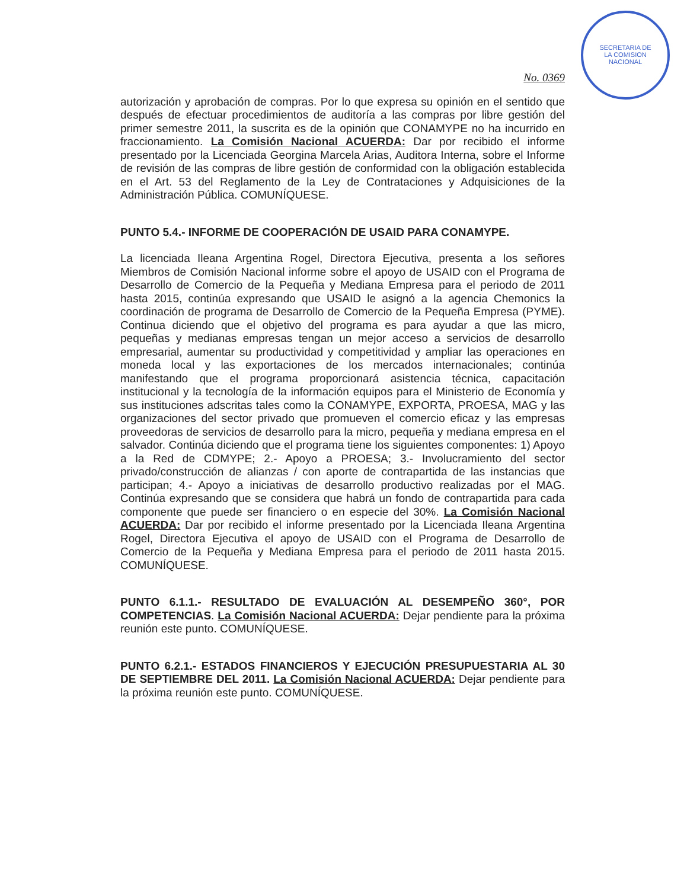SECRETARIA DE
LA COMISION
NACIONAL
No. 0369
autorización y aprobación de compras. Por lo que expresa su opinión en el sentido que después de efectuar procedimientos de auditoría a las compras por libre gestión del primer semestre 2011, la suscrita es de la opinión que CONAMYPE no ha incurrido en fraccionamiento. La Comisión Nacional ACUERDA: Dar por recibido el informe presentado por la Licenciada Georgina Marcela Arias, Auditora Interna, sobre el Informe de revisión de las compras de libre gestión de conformidad con la obligación establecida en el Art. 53 del Reglamento de la Ley de Contrataciones y Adquisiciones de la Administración Pública. COMUNÍQUESE.
PUNTO 5.4.- INFORME DE COOPERACIÓN DE USAID PARA CONAMYPE.
La licenciada Ileana Argentina Rogel, Directora Ejecutiva, presenta a los señores Miembros de Comisión Nacional informe sobre el apoyo de USAID con el Programa de Desarrollo de Comercio de la Pequeña y Mediana Empresa para el periodo de 2011 hasta 2015, continúa expresando que USAID le asignó a la agencia Chemonics la coordinación de programa de Desarrollo de Comercio de la Pequeña Empresa (PYME). Continua diciendo que el objetivo del programa es para ayudar a que las micro, pequeñas y medianas empresas tengan un mejor acceso a servicios de desarrollo empresarial, aumentar su productividad y competitividad y ampliar las operaciones en moneda local y las exportaciones de los mercados internacionales; continúa manifestando que el programa proporcionará asistencia técnica, capacitación institucional y la tecnología de la información equipos para el Ministerio de Economía y sus instituciones adscritas tales como la CONAMYPE, EXPORTA, PROESA, MAG y las organizaciones del sector privado que promueven el comercio eficaz y las empresas proveedoras de servicios de desarrollo para la micro, pequeña y mediana empresa en el salvador. Continúa diciendo que el programa tiene los siguientes componentes: 1) Apoyo a la Red de CDMYPE; 2.- Apoyo a PROESA; 3.- Involucramiento del sector privado/construcción de alianzas / con aporte de contrapartida de las instancias que participan; 4.- Apoyo a iniciativas de desarrollo productivo realizadas por el MAG. Continúa expresando que se considera que habrá un fondo de contrapartida para cada componente que puede ser financiero o en especie del 30%. La Comisión Nacional ACUERDA: Dar por recibido el informe presentado por la Licenciada Ileana Argentina Rogel, Directora Ejecutiva el apoyo de USAID con el Programa de Desarrollo de Comercio de la Pequeña y Mediana Empresa para el periodo de 2011 hasta 2015. COMUNÍQUESE.
PUNTO 6.1.1.- RESULTADO DE EVALUACIÓN AL DESEMPEÑO 360°, POR COMPETENCIAS. La Comisión Nacional ACUERDA: Dejar pendiente para la próxima reunión este punto. COMUNÍQUESE.
PUNTO 6.2.1.- ESTADOS FINANCIEROS Y EJECUCIÓN PRESUPUESTARIA AL 30 DE SEPTIEMBRE DEL 2011. La Comisión Nacional ACUERDA: Dejar pendiente para la próxima reunión este punto. COMUNÍQUESE.